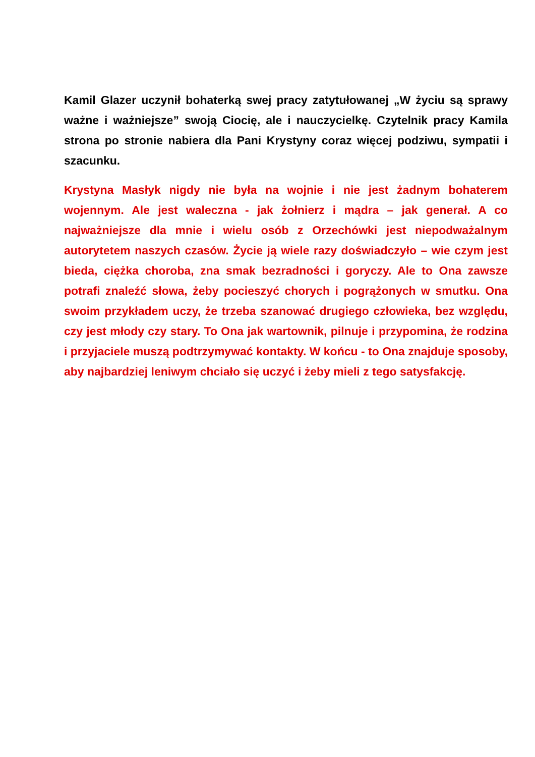Kamil Glazer uczynił bohaterką swej pracy zatytułowanej „W życiu są sprawy ważne i ważniejsze” swoją Ciocię, ale i nauczycielkę. Czytelnik pracy Kamila strona po stronie nabiera dla Pani Krystyny coraz więcej podziwu, sympatii i szacunku.
Krystyna Masłyk nigdy nie była na wojnie i nie jest żadnym bohaterem wojennym. Ale jest waleczna - jak żołnierz i mądra – jak generał. A co najważniejsze dla mnie i wielu osób z Orzechówki jest niepodważalnym autorytetem naszych czasów. Życie ją wiele razy doświadczyło – wie czym jest bieda, ciężka choroba, zna smak bezradności i goryczy. Ale to Ona zawsze potrafi znaleźć słowa, żeby pocieszyć chorych i pogrążonych w smutku. Ona swoim przykładem uczy, że trzeba szanować drugiego człowieka, bez względu, czy jest młody czy stary. To Ona jak wartownik, pilnuje i przypomina, że rodzina i przyjaciele muszą podtrzymywać kontakty. W końcu - to Ona znajduje sposoby, aby najbardziej leniwym chciało się uczyć i żeby mieli z tego satysfakcję.